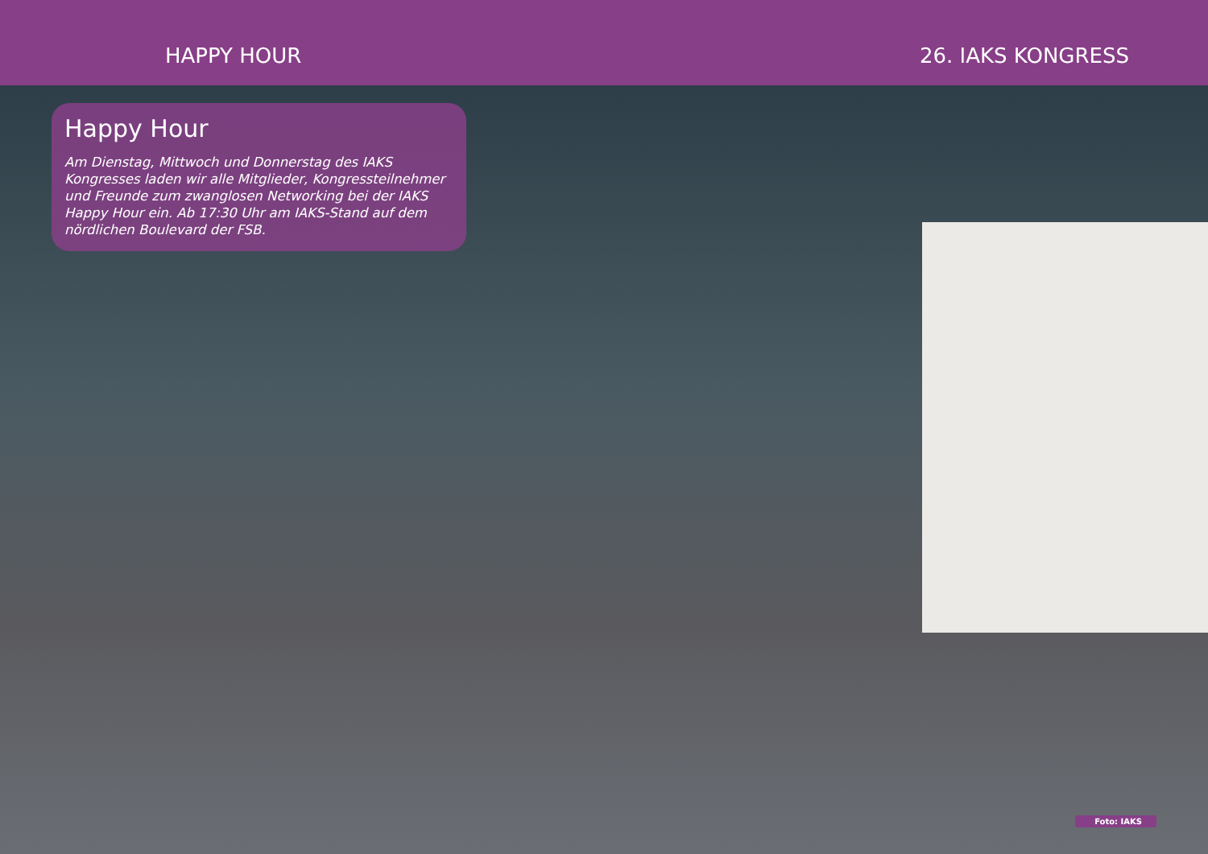HAPPY HOUR 26. IAKS KONGRESS
Happy Hour
Am Dienstag, Mittwoch und Donnerstag des IAKS Kongresses laden wir alle Mitglieder, Kongressteilnehmer und Freunde zum zwanglosen Networking bei der IAKS Happy Hour ein. Ab 17:30 Uhr am IAKS-Stand auf dem nördlichen Boulevard der FSB.
Foto: IAKS